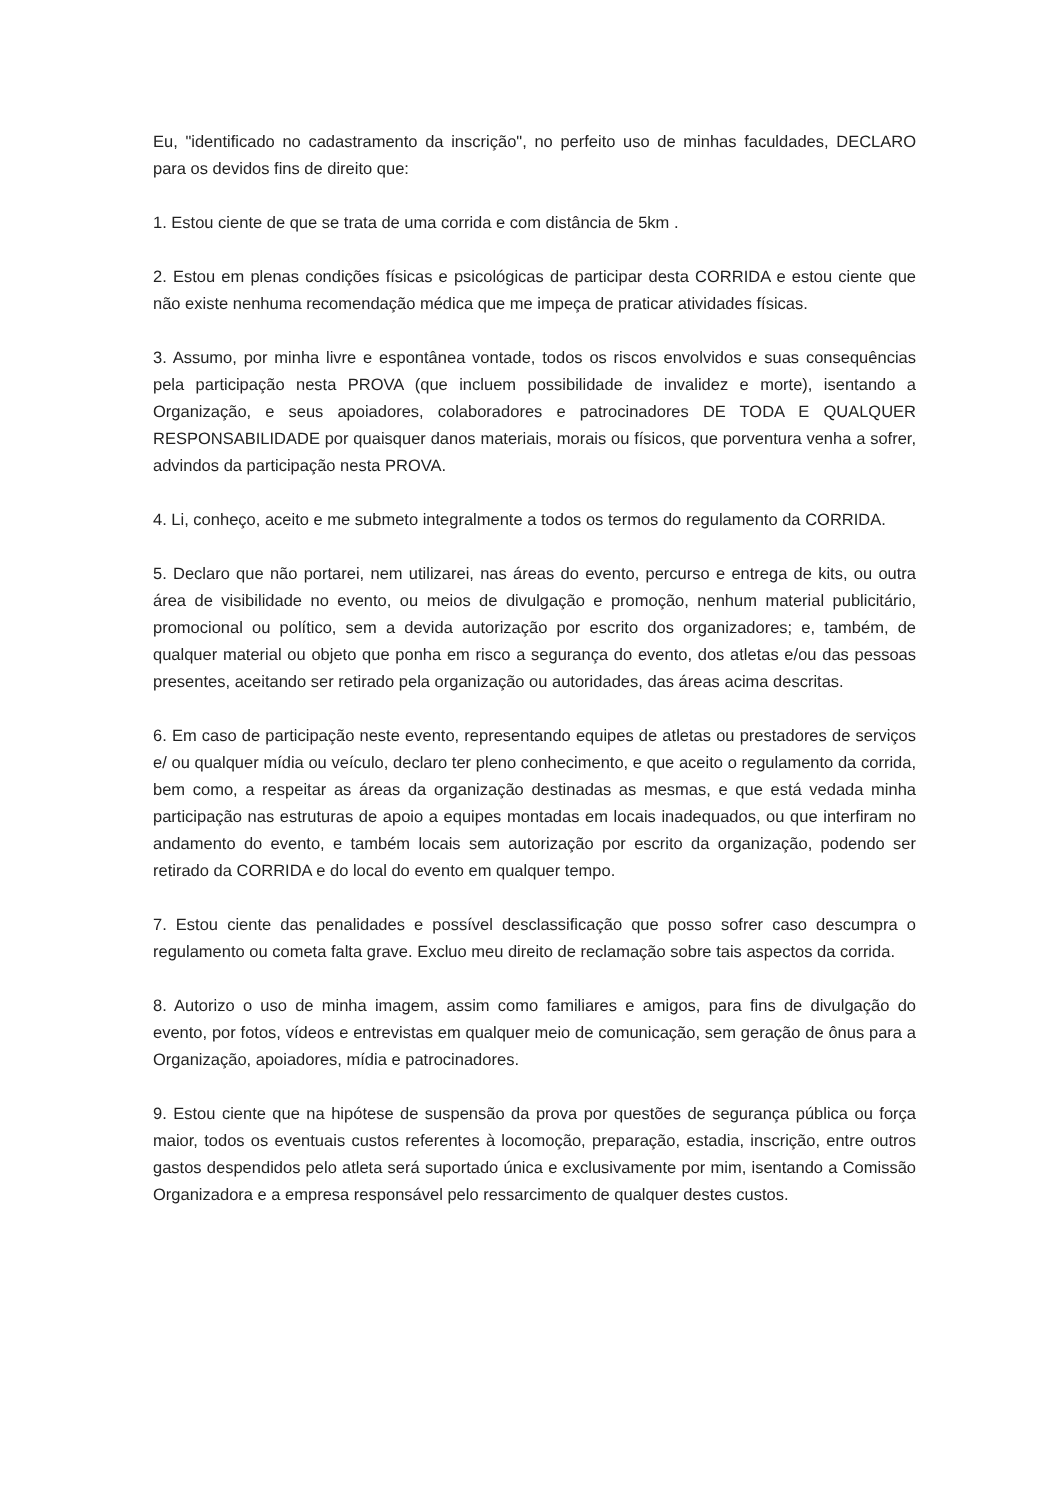Eu, "identificado no cadastramento da inscrição", no perfeito uso de minhas faculdades, DECLARO para os devidos fins de direito que:
1. Estou ciente de que se trata de uma corrida e com distância de 5km .
2. Estou em plenas condições físicas e psicológicas de participar desta CORRIDA e estou ciente que não existe nenhuma recomendação médica que me impeça de praticar atividades físicas.
3. Assumo, por minha livre e espontânea vontade, todos os riscos envolvidos e suas consequências pela participação nesta PROVA (que incluem possibilidade de invalidez e morte), isentando a Organização, e seus apoiadores, colaboradores e patrocinadores DE TODA E QUALQUER RESPONSABILIDADE por quaisquer danos materiais, morais ou físicos, que porventura venha a sofrer, advindos da participação nesta PROVA.
4. Li, conheço, aceito e me submeto integralmente a todos os termos do regulamento da CORRIDA.
5. Declaro que não portarei, nem utilizarei, nas áreas do evento, percurso e entrega de kits, ou outra área de visibilidade no evento, ou meios de divulgação e promoção, nenhum material publicitário, promocional ou político, sem a devida autorização por escrito dos organizadores; e, também, de qualquer material ou objeto que ponha em risco a segurança do evento, dos atletas e/ou das pessoas presentes, aceitando ser retirado pela organização ou autoridades, das áreas acima descritas.
6. Em caso de participação neste evento, representando equipes de atletas ou prestadores de serviços e/ ou qualquer mídia ou veículo, declaro ter pleno conhecimento, e que aceito o regulamento da corrida, bem como, a respeitar as áreas da organização destinadas as mesmas, e que está vedada minha participação nas estruturas de apoio a equipes montadas em locais inadequados, ou que interfiram no andamento do evento, e também locais sem autorização por escrito da organização, podendo ser retirado da CORRIDA e do local do evento em qualquer tempo.
7. Estou ciente das penalidades e possível desclassificação que posso sofrer caso descumpra o regulamento ou cometa falta grave. Excluo meu direito de reclamação sobre tais aspectos da corrida.
8. Autorizo o uso de minha imagem, assim como familiares e amigos, para fins de divulgação do evento, por fotos, vídeos e entrevistas em qualquer meio de comunicação, sem geração de ônus para a Organização, apoiadores, mídia e patrocinadores.
9. Estou ciente que na hipótese de suspensão da prova por questões de segurança pública ou força maior, todos os eventuais custos referentes à locomoção, preparação, estadia, inscrição, entre outros gastos despendidos pelo atleta será suportado única e exclusivamente por mim, isentando a Comissão Organizadora e a empresa responsável pelo ressarcimento de qualquer destes custos.